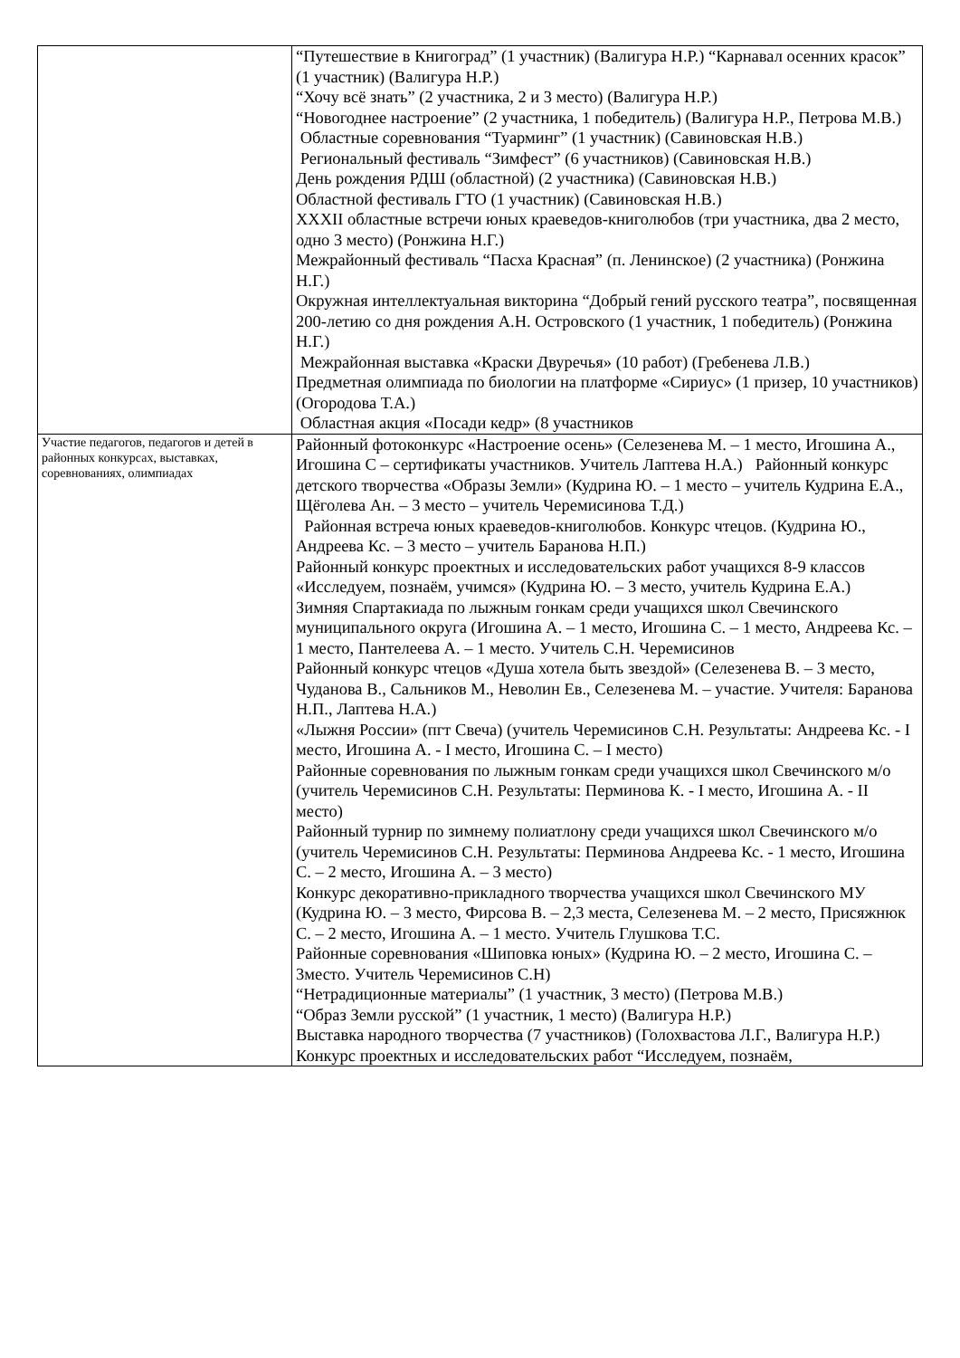| | “Путешествие в Книгоград” (1 участник) (Валигура Н.Р.) “Карнавал осенних красок” (1 участник) (Валигура Н.Р.) “Хочу всё знать” (2 участника, 2 и 3 место) (Валигура Н.Р.) “Новогоднее настроение” (2 участника, 1 победитель) (Валигура Н.Р., Петрова М.В.) Областные соревнования “Туарминг” (1 участник) (Савиновская Н.В.) Региональный фестиваль “Зимфест” (6 участников) (Савиновская Н.В.) День рождения РДШ (областной) (2 участника) (Савиновская Н.В.) Областной фестиваль ГТО (1 участник) (Савиновская Н.В.) XXXII областные встречи юных краеведов-книголюбов (три участника, два 2 место, одно 3 место) (Ронжина Н.Г.) Межрайонный фестиваль “Пасха Красная” (п. Ленинское) (2 участника) (Ронжина Н.Г.) Окружная интеллектуальная викторина “Добрый гений русского театра”, посвященная 200-летию со дня рождения А.Н. Островского (1 участник, 1 победитель) (Ронжина Н.Г.) Межрайонная выставка «Краски Двуречья» (10 работ) (Гребенева Л.В.) Предметная олимпиада по биологии на платформе «Сириус» (1 призер, 10 участников) (Огородова Т.А.) Областная акция «Посади кедр» (8 участников |
| Участие педагогов, педагогов и детей в районных конкурсах, выставках, соревнованиях, олимпиадах | Районный фотоконкурс «Настроение осень» (Селезенева М. – 1 место, Игошина А., Игошина С – сертификаты участников. Учитель Лаптева Н.А.) Районный конкурс детского творчества «Образы Земли» (Кудрина Ю. – 1 место – учитель Кудрина Е.А., Щёголева Ан. – 3 место – учитель Черемисинова Т.Д.) Районная встреча юных краеведов-книголюбов. Конкурс чтецов. (Кудрина Ю., Андреева Кс. – 3 место – учитель Баранова Н.П.) Районный конкурс проектных и исследовательских работ учащихся 8-9 классов «Исследуем, познаём, учимся» (Кудрина Ю. – 3 место, учитель Кудрина Е.А.) Зимняя Спартакиада по лыжным гонкам среди учащихся школ Свечинского муниципального округа (Игошина А. – 1 место, Игошина С. – 1 место, Андреева Кс. – 1 место, Пантелеева А. – 1 место. Учитель С.Н. Черемисинов Районный конкурс чтецов «Душа хотела быть звездой» (Селезенева В. – 3 место, Чуданова В., Сальников М., Неволин Ев., Селезенева М. – участие. Учителя: Баранова Н.П., Лаптева Н.А.) «Лыжня России» (пгт Свеча) (учитель Черемисинов С.Н. Результаты: Андреева Кс. - I место, Игошина А. - I место, Игошина С. – I место) Районные соревнования по лыжным гонкам среди учащихся школ Свечинского м/о (учитель Черемисинов С.Н. Результаты: Перминова К. - I место, Игошина А. - II место) Районный турнир по зимнему полиатлону среди учащихся школ Свечинского м/о (учитель Черемисинов С.Н. Результаты: Перминова Андреева Кс. - 1 место, Игошина С. – 2 место, Игошина А. – 3 место) Конкурс декоративно-прикладного творчества учащихся школ Свечинского МУ (Кудрина Ю. – 3 место, Фирсова В. – 2,3 места, Селезенева М. – 2 место, Присяжнюк С. – 2 место, Игошина А. – 1 место. Учитель Глушкова Т.С. Районные соревнования «Шиповка юных» (Кудрина Ю. – 2 место, Игошина С. – 3место. Учитель Черемисинов С.Н) “Нетрадиционные материалы” (1 участник, 3 место) (Петрова М.В.) “Образ Земли русской” (1 участник, 1 место) (Валигура Н.Р.) Выставка народного творчества (7 участников) (Голохвастова Л.Г., Валигура Н.Р.) Конкурс проектных и исследовательских работ “Исследуем, познаём, |